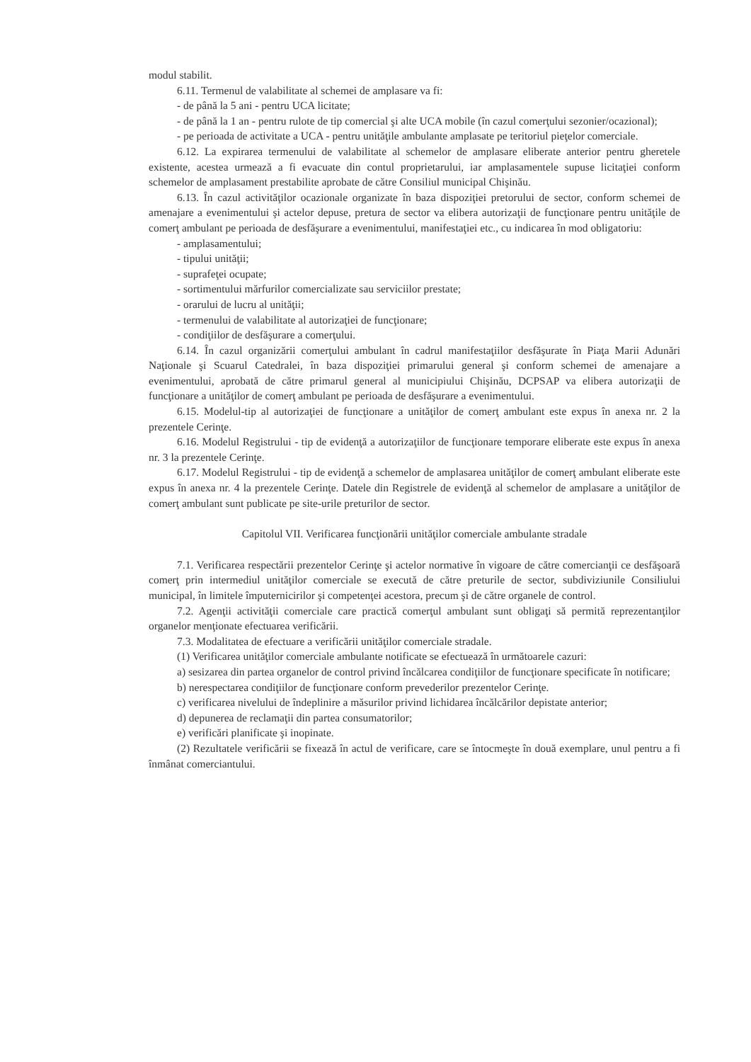modul stabilit.
6.11. Termenul de valabilitate al schemei de amplasare va fi:
- de până la 5 ani - pentru UCA licitate;
- de până la 1 an - pentru rulote de tip comercial şi alte UCA mobile (în cazul comerţului sezonier/ocazional);
- pe perioada de activitate a UCA - pentru unităţile ambulante amplasate pe teritoriul pieţelor comerciale.
6.12. La expirarea termenului de valabilitate al schemelor de amplasare eliberate anterior pentru gheretele existente, acestea urmează a fi evacuate din contul proprietarului, iar amplasamentele supuse licitaţiei conform schemelor de amplasament prestabilite aprobate de către Consiliul municipal Chişinău.
6.13. În cazul activităţilor ocazionale organizate în baza dispoziţiei pretorului de sector, conform schemei de amenajare a evenimentului şi actelor depuse, pretura de sector va elibera autorizaţii de funcţionare pentru unităţile de comerţ ambulant pe perioada de desfăşurare a evenimentului, manifestaţiei etc., cu indicarea în mod obligatoriu:
- amplasamentului;
- tipului unităţii;
- suprafeţei ocupate;
- sortimentului mărfurilor comercializate sau serviciilor prestate;
- orarului de lucru al unităţii;
- termenului de valabilitate al autorizaţiei de funcţionare;
- condiţiilor de desfăşurare a comerţului.
6.14. În cazul organizării comerţului ambulant în cadrul manifestaţiilor desfăşurate în Piaţa Marii Adunări Naţionale şi Scuarul Catedralei, în baza dispoziţiei primarului general şi conform schemei de amenajare a evenimentului, aprobată de către primarul general al municipiului Chişinău, DCPSAP va elibera autorizaţii de funcţionare a unităţilor de comerţ ambulant pe perioada de desfăşurare a evenimentului.
6.15. Modelul-tip al autorizaţiei de funcţionare a unităţilor de comerţ ambulant este expus în anexa nr. 2 la prezentele Cerinţe.
6.16. Modelul Registrului - tip de evidenţă a autorizaţiilor de funcţionare temporare eliberate este expus în anexa nr. 3 la prezentele Cerinţe.
6.17. Modelul Registrului - tip de evidenţă a schemelor de amplasarea unităţilor de comerţ ambulant eliberate este expus în anexa nr. 4 la prezentele Cerinţe. Datele din Registrele de evidenţă al schemelor de amplasare a unităţilor de comerţ ambulant sunt publicate pe site-urile preturilor de sector.
Capitolul VII. Verificarea funcţionării unităţilor comerciale ambulante stradale
7.1. Verificarea respectării prezentelor Cerinţe şi actelor normative în vigoare de către comercianţii ce desfăşoară comerţ prin intermediul unităţilor comerciale se execută de către preturile de sector, subdiviziunile Consiliului municipal, în limitele împuternicirilor şi competenţei acestora, precum şi de către organele de control.
7.2. Agenţii activităţii comerciale care practică comerţul ambulant sunt obligaţi să permită reprezentanţilor organelor menţionate efectuarea verificării.
7.3. Modalitatea de efectuare a verificării unităţilor comerciale stradale.
(1) Verificarea unităţilor comerciale ambulante notificate se efectuează în următoarele cazuri:
a) sesizarea din partea organelor de control privind încălcarea condiţiilor de funcţionare specificate în notificare;
b) nerespectarea condiţiilor de funcţionare conform prevederilor prezentelor Cerinţe.
c) verificarea nivelului de îndeplinire a măsurilor privind lichidarea încălcărilor depistate anterior;
d) depunerea de reclamaţii din partea consumatorilor;
e) verificări planificate şi inopinate.
(2) Rezultatele verificării se fixează în actul de verificare, care se întocmeşte în două exemplare, unul pentru a fi înmânat comerciantului.